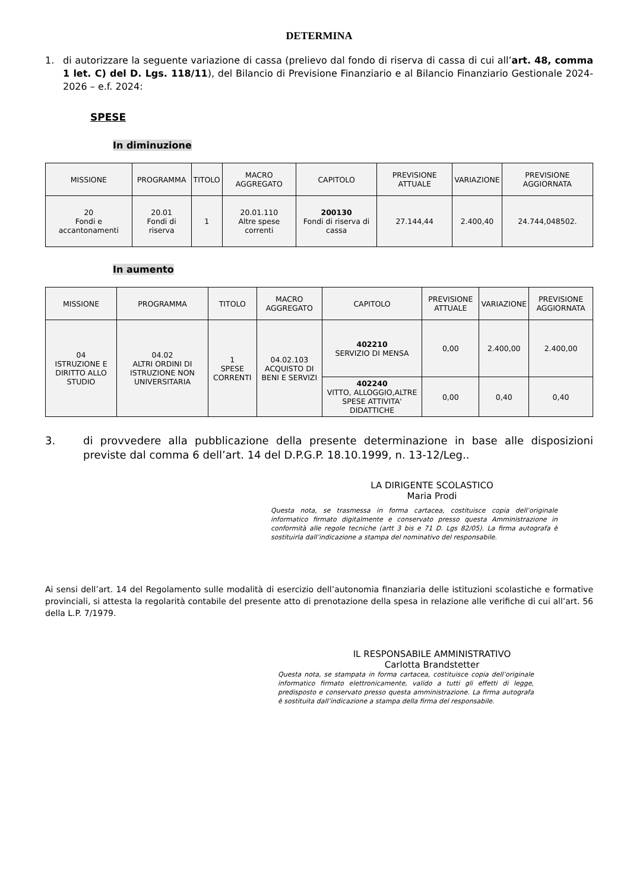DETERMINA
1. di autorizzare la seguente variazione di cassa (prelievo dal fondo di riserva di cassa di cui all’art. 48, comma 1 let. C) del D. Lgs. 118/11), del Bilancio di Previsione Finanziario e al Bilancio Finanziario Gestionale 2024-2026 – e.f. 2024:
SPESE
In diminuzione
| MISSIONE | PROGRAMMA | TITOLO | MACRO AGGREGATO | CAPITOLO | PREVISIONE ATTUALE | VARIAZIONE | PREVISIONE AGGIORNATA |
| --- | --- | --- | --- | --- | --- | --- | --- |
| 20 Fondi e accantonamenti | 20.01 Fondi di riserva | 1 | 20.01.110 Altre spese correnti | 200130 Fondi di riserva di cassa | 27.144,44 | 2.400,40 | 24.744,048502. |
In aumento
| MISSIONE | PROGRAMMA | TITOLO | MACRO AGGREGATO | CAPITOLO | PREVISIONE ATTUALE | VARIAZIONE | PREVISIONE AGGIORNATA |
| --- | --- | --- | --- | --- | --- | --- | --- |
| 04 ISTRUZIONE E DIRITTO ALLO STUDIO | 04.02 ALTRI ORDINI DI ISTRUZIONE NON UNIVERSITARIA | 1 SPESE CORRENTI | 04.02.103 ACQUISTO DI BENI E SERVIZI | 402210 SERVIZIO DI MENSA | 0,00 | 2.400,00 | 2.400,00 |
| | | | | 402240 VITTO, ALLOGGIO,ALTRE SPESE ATTIVITA' DIDATTICHE | 0,00 | 0,40 | 0,40 |
3. di provvedere alla pubblicazione della presente determinazione in base alle disposizioni previste dal comma 6 dell’art. 14 del D.P.G.P. 18.10.1999, n. 13-12/Leg..
LA DIRIGENTE SCOLASTICO
Maria Prodi
Questa nota, se trasmessa in forma cartacea, costituisce copia dell’originale informatico firmato digitalmente e conservato presso questa Amministrazione in conformità alle regole tecniche (artt 3 bis e 71 D. Lgs 82/05). La firma autografa è sostituirla dall’indicazione a stampa del nominativo del responsabile.
Ai sensi dell’art. 14 del Regolamento sulle modalità di esercizio dell’autonomia finanziaria delle istituzioni scolastiche e formative provinciali, si attesta la regolarità contabile del presente atto di prenotazione della spesa in relazione alle verifiche di cui all’art. 56 della L.P. 7/1979.
IL RESPONSABILE AMMINISTRATIVO
Carlotta Brandstetter
Questa nota, se stampata in forma cartacea, costituisce copia dell’originale informatico firmato elettronicamente, valido a tutti gli effetti di legge, predisposto e conservato presso questa amministrazione. La firma autografa è sostituita dall’indicazione a stampa della firma del responsabile.